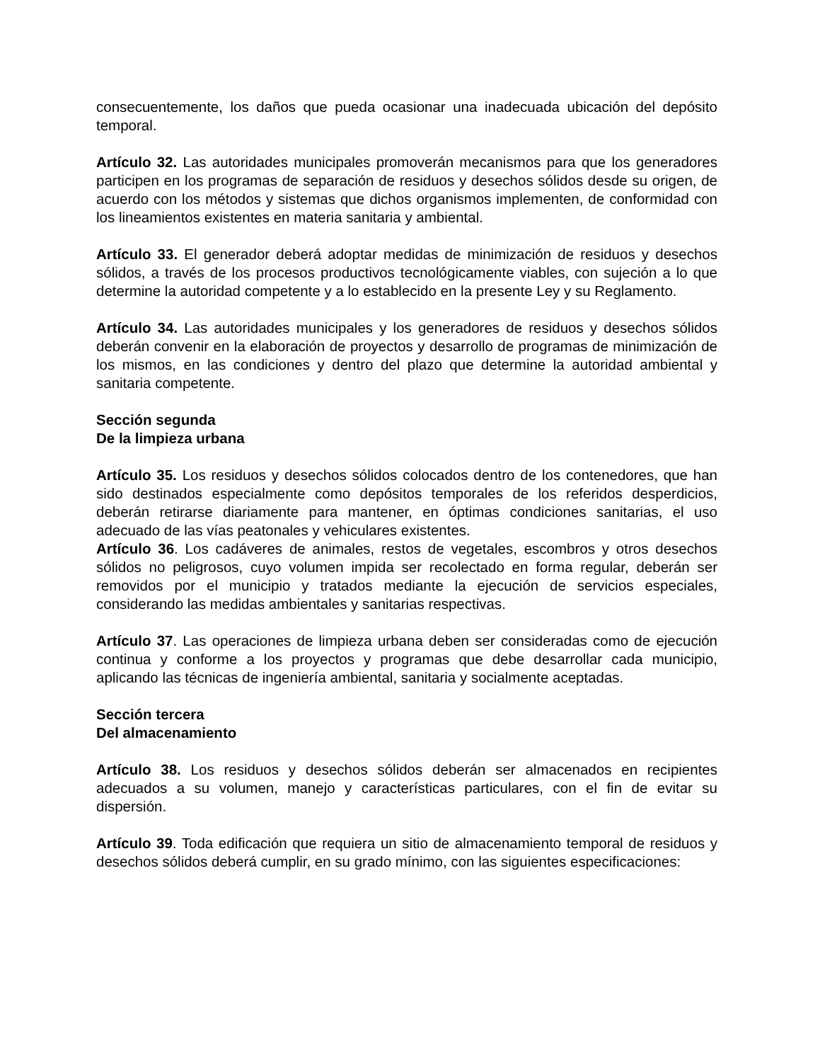consecuentemente, los daños que pueda ocasionar una inadecuada ubicación del depósito temporal.
Artículo 32. Las autoridades municipales promoverán mecanismos para que los generadores participen en los programas de separación de residuos y desechos sólidos desde su origen, de acuerdo con los métodos y sistemas que dichos organismos implementen, de conformidad con los lineamientos existentes en materia sanitaria y ambiental.
Artículo 33. El generador deberá adoptar medidas de minimización de residuos y desechos sólidos, a través de los procesos productivos tecnológicamente viables, con sujeción a lo que determine la autoridad competente y a lo establecido en la presente Ley y su Reglamento.
Artículo 34. Las autoridades municipales y los generadores de residuos y desechos sólidos deberán convenir en la elaboración de proyectos y desarrollo de programas de minimización de los mismos, en las condiciones y dentro del plazo que determine la autoridad ambiental y sanitaria competente.
Sección segunda
De la limpieza urbana
Artículo 35. Los residuos y desechos sólidos colocados dentro de los contenedores, que han sido destinados especialmente como depósitos temporales de los referidos desperdicios, deberán retirarse diariamente para mantener, en óptimas condiciones sanitarias, el uso adecuado de las vías peatonales y vehiculares existentes.
Artículo 36. Los cadáveres de animales, restos de vegetales, escombros y otros desechos sólidos no peligrosos, cuyo volumen impida ser recolectado en forma regular, deberán ser removidos por el municipio y tratados mediante la ejecución de servicios especiales, considerando las medidas ambientales y sanitarias respectivas.
Artículo 37. Las operaciones de limpieza urbana deben ser consideradas como de ejecución continua y conforme a los proyectos y programas que debe desarrollar cada municipio, aplicando las técnicas de ingeniería ambiental, sanitaria y socialmente aceptadas.
Sección tercera
Del almacenamiento
Artículo 38. Los residuos y desechos sólidos deberán ser almacenados en recipientes adecuados a su volumen, manejo y características particulares, con el fin de evitar su dispersión.
Artículo 39. Toda edificación que requiera un sitio de almacenamiento temporal de residuos y desechos sólidos deberá cumplir, en su grado mínimo, con las siguientes especificaciones: